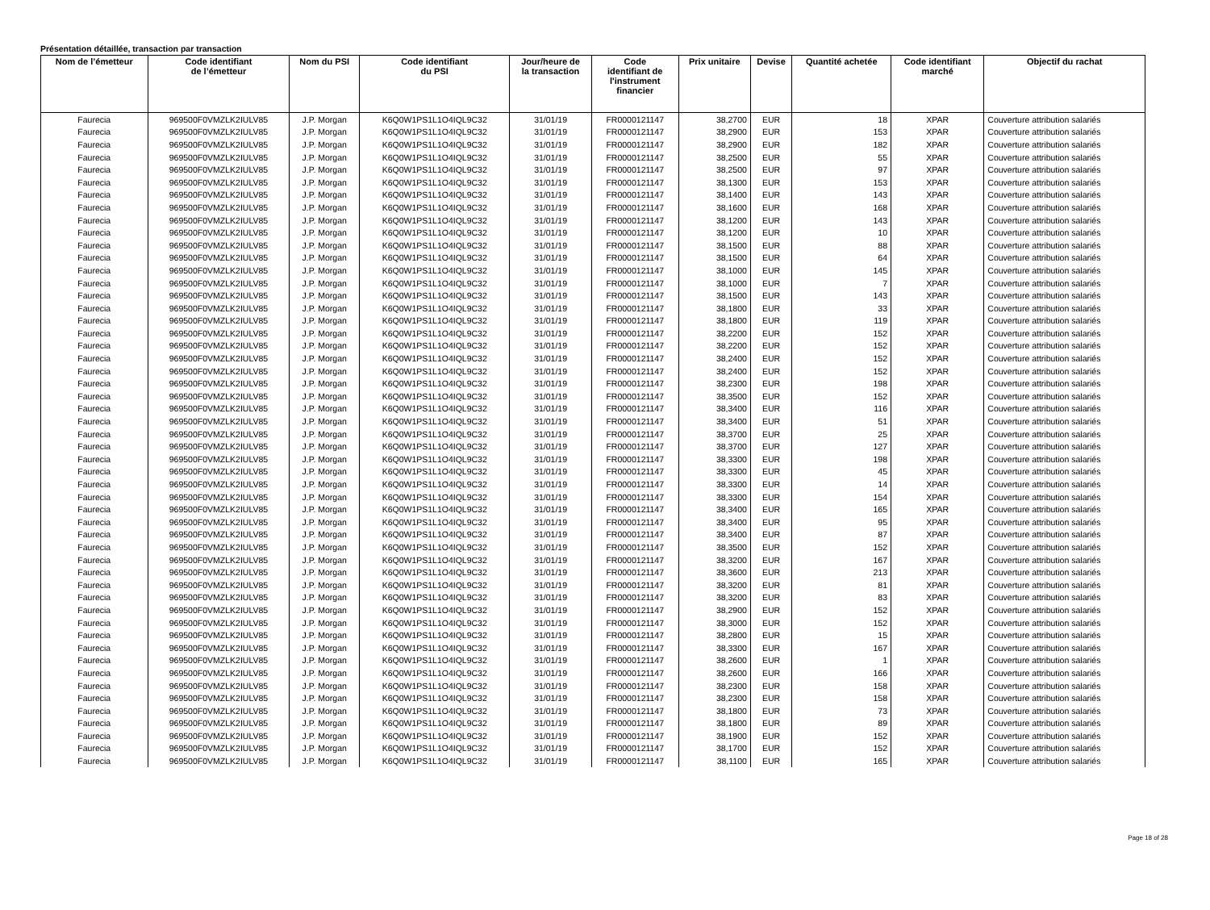Présentation détaillée, transaction par transaction
| Nom de l’émetteur | Code identifiant de l’émetteur | Nom du PSI | Code identifiant du PSI | Jour/heure de la transaction | Code identifiant de l'instrument financier | Prix unitaire | Devise | Quantité achetée | Code identifiant marché | Objectif du rachat |
| --- | --- | --- | --- | --- | --- | --- | --- | --- | --- | --- |
| Faurecia | 969500F0VMZLK2IULV85 | J.P. Morgan | K6Q0W1PS1L1O4IQL9C32 | 31/01/19 | FR0000121147 | 38,2700 | EUR | 18 | XPAR | Couverture attribution salariés |
| Faurecia | 969500F0VMZLK2IULV85 | J.P. Morgan | K6Q0W1PS1L1O4IQL9C32 | 31/01/19 | FR0000121147 | 38,2900 | EUR | 153 | XPAR | Couverture attribution salariés |
| Faurecia | 969500F0VMZLK2IULV85 | J.P. Morgan | K6Q0W1PS1L1O4IQL9C32 | 31/01/19 | FR0000121147 | 38,2900 | EUR | 182 | XPAR | Couverture attribution salariés |
| Faurecia | 969500F0VMZLK2IULV85 | J.P. Morgan | K6Q0W1PS1L1O4IQL9C32 | 31/01/19 | FR0000121147 | 38,2500 | EUR | 55 | XPAR | Couverture attribution salariés |
| Faurecia | 969500F0VMZLK2IULV85 | J.P. Morgan | K6Q0W1PS1L1O4IQL9C32 | 31/01/19 | FR0000121147 | 38,2500 | EUR | 97 | XPAR | Couverture attribution salariés |
| Faurecia | 969500F0VMZLK2IULV85 | J.P. Morgan | K6Q0W1PS1L1O4IQL9C32 | 31/01/19 | FR0000121147 | 38,1300 | EUR | 153 | XPAR | Couverture attribution salariés |
| Faurecia | 969500F0VMZLK2IULV85 | J.P. Morgan | K6Q0W1PS1L1O4IQL9C32 | 31/01/19 | FR0000121147 | 38,1400 | EUR | 143 | XPAR | Couverture attribution salariés |
| Faurecia | 969500F0VMZLK2IULV85 | J.P. Morgan | K6Q0W1PS1L1O4IQL9C32 | 31/01/19 | FR0000121147 | 38,1600 | EUR | 168 | XPAR | Couverture attribution salariés |
| Faurecia | 969500F0VMZLK2IULV85 | J.P. Morgan | K6Q0W1PS1L1O4IQL9C32 | 31/01/19 | FR0000121147 | 38,1200 | EUR | 143 | XPAR | Couverture attribution salariés |
| Faurecia | 969500F0VMZLK2IULV85 | J.P. Morgan | K6Q0W1PS1L1O4IQL9C32 | 31/01/19 | FR0000121147 | 38,1200 | EUR | 10 | XPAR | Couverture attribution salariés |
| Faurecia | 969500F0VMZLK2IULV85 | J.P. Morgan | K6Q0W1PS1L1O4IQL9C32 | 31/01/19 | FR0000121147 | 38,1500 | EUR | 88 | XPAR | Couverture attribution salariés |
| Faurecia | 969500F0VMZLK2IULV85 | J.P. Morgan | K6Q0W1PS1L1O4IQL9C32 | 31/01/19 | FR0000121147 | 38,1500 | EUR | 64 | XPAR | Couverture attribution salariés |
| Faurecia | 969500F0VMZLK2IULV85 | J.P. Morgan | K6Q0W1PS1L1O4IQL9C32 | 31/01/19 | FR0000121147 | 38,1000 | EUR | 145 | XPAR | Couverture attribution salariés |
| Faurecia | 969500F0VMZLK2IULV85 | J.P. Morgan | K6Q0W1PS1L1O4IQL9C32 | 31/01/19 | FR0000121147 | 38,1000 | EUR | 7 | XPAR | Couverture attribution salariés |
| Faurecia | 969500F0VMZLK2IULV85 | J.P. Morgan | K6Q0W1PS1L1O4IQL9C32 | 31/01/19 | FR0000121147 | 38,1500 | EUR | 143 | XPAR | Couverture attribution salariés |
| Faurecia | 969500F0VMZLK2IULV85 | J.P. Morgan | K6Q0W1PS1L1O4IQL9C32 | 31/01/19 | FR0000121147 | 38,1800 | EUR | 33 | XPAR | Couverture attribution salariés |
| Faurecia | 969500F0VMZLK2IULV85 | J.P. Morgan | K6Q0W1PS1L1O4IQL9C32 | 31/01/19 | FR0000121147 | 38,1800 | EUR | 119 | XPAR | Couverture attribution salariés |
| Faurecia | 969500F0VMZLK2IULV85 | J.P. Morgan | K6Q0W1PS1L1O4IQL9C32 | 31/01/19 | FR0000121147 | 38,2200 | EUR | 152 | XPAR | Couverture attribution salariés |
| Faurecia | 969500F0VMZLK2IULV85 | J.P. Morgan | K6Q0W1PS1L1O4IQL9C32 | 31/01/19 | FR0000121147 | 38,2200 | EUR | 152 | XPAR | Couverture attribution salariés |
| Faurecia | 969500F0VMZLK2IULV85 | J.P. Morgan | K6Q0W1PS1L1O4IQL9C32 | 31/01/19 | FR0000121147 | 38,2400 | EUR | 152 | XPAR | Couverture attribution salariés |
| Faurecia | 969500F0VMZLK2IULV85 | J.P. Morgan | K6Q0W1PS1L1O4IQL9C32 | 31/01/19 | FR0000121147 | 38,2400 | EUR | 152 | XPAR | Couverture attribution salariés |
| Faurecia | 969500F0VMZLK2IULV85 | J.P. Morgan | K6Q0W1PS1L1O4IQL9C32 | 31/01/19 | FR0000121147 | 38,2300 | EUR | 198 | XPAR | Couverture attribution salariés |
| Faurecia | 969500F0VMZLK2IULV85 | J.P. Morgan | K6Q0W1PS1L1O4IQL9C32 | 31/01/19 | FR0000121147 | 38,3500 | EUR | 152 | XPAR | Couverture attribution salariés |
| Faurecia | 969500F0VMZLK2IULV85 | J.P. Morgan | K6Q0W1PS1L1O4IQL9C32 | 31/01/19 | FR0000121147 | 38,3400 | EUR | 116 | XPAR | Couverture attribution salariés |
| Faurecia | 969500F0VMZLK2IULV85 | J.P. Morgan | K6Q0W1PS1L1O4IQL9C32 | 31/01/19 | FR0000121147 | 38,3400 | EUR | 51 | XPAR | Couverture attribution salariés |
| Faurecia | 969500F0VMZLK2IULV85 | J.P. Morgan | K6Q0W1PS1L1O4IQL9C32 | 31/01/19 | FR0000121147 | 38,3700 | EUR | 25 | XPAR | Couverture attribution salariés |
| Faurecia | 969500F0VMZLK2IULV85 | J.P. Morgan | K6Q0W1PS1L1O4IQL9C32 | 31/01/19 | FR0000121147 | 38,3700 | EUR | 127 | XPAR | Couverture attribution salariés |
| Faurecia | 969500F0VMZLK2IULV85 | J.P. Morgan | K6Q0W1PS1L1O4IQL9C32 | 31/01/19 | FR0000121147 | 38,3300 | EUR | 198 | XPAR | Couverture attribution salariés |
| Faurecia | 969500F0VMZLK2IULV85 | J.P. Morgan | K6Q0W1PS1L1O4IQL9C32 | 31/01/19 | FR0000121147 | 38,3300 | EUR | 45 | XPAR | Couverture attribution salariés |
| Faurecia | 969500F0VMZLK2IULV85 | J.P. Morgan | K6Q0W1PS1L1O4IQL9C32 | 31/01/19 | FR0000121147 | 38,3300 | EUR | 14 | XPAR | Couverture attribution salariés |
| Faurecia | 969500F0VMZLK2IULV85 | J.P. Morgan | K6Q0W1PS1L1O4IQL9C32 | 31/01/19 | FR0000121147 | 38,3300 | EUR | 154 | XPAR | Couverture attribution salariés |
| Faurecia | 969500F0VMZLK2IULV85 | J.P. Morgan | K6Q0W1PS1L1O4IQL9C32 | 31/01/19 | FR0000121147 | 38,3400 | EUR | 165 | XPAR | Couverture attribution salariés |
| Faurecia | 969500F0VMZLK2IULV85 | J.P. Morgan | K6Q0W1PS1L1O4IQL9C32 | 31/01/19 | FR0000121147 | 38,3400 | EUR | 95 | XPAR | Couverture attribution salariés |
| Faurecia | 969500F0VMZLK2IULV85 | J.P. Morgan | K6Q0W1PS1L1O4IQL9C32 | 31/01/19 | FR0000121147 | 38,3400 | EUR | 87 | XPAR | Couverture attribution salariés |
| Faurecia | 969500F0VMZLK2IULV85 | J.P. Morgan | K6Q0W1PS1L1O4IQL9C32 | 31/01/19 | FR0000121147 | 38,3500 | EUR | 152 | XPAR | Couverture attribution salariés |
| Faurecia | 969500F0VMZLK2IULV85 | J.P. Morgan | K6Q0W1PS1L1O4IQL9C32 | 31/01/19 | FR0000121147 | 38,3200 | EUR | 167 | XPAR | Couverture attribution salariés |
| Faurecia | 969500F0VMZLK2IULV85 | J.P. Morgan | K6Q0W1PS1L1O4IQL9C32 | 31/01/19 | FR0000121147 | 38,3600 | EUR | 213 | XPAR | Couverture attribution salariés |
| Faurecia | 969500F0VMZLK2IULV85 | J.P. Morgan | K6Q0W1PS1L1O4IQL9C32 | 31/01/19 | FR0000121147 | 38,3200 | EUR | 81 | XPAR | Couverture attribution salariés |
| Faurecia | 969500F0VMZLK2IULV85 | J.P. Morgan | K6Q0W1PS1L1O4IQL9C32 | 31/01/19 | FR0000121147 | 38,3200 | EUR | 83 | XPAR | Couverture attribution salariés |
| Faurecia | 969500F0VMZLK2IULV85 | J.P. Morgan | K6Q0W1PS1L1O4IQL9C32 | 31/01/19 | FR0000121147 | 38,2900 | EUR | 152 | XPAR | Couverture attribution salariés |
| Faurecia | 969500F0VMZLK2IULV85 | J.P. Morgan | K6Q0W1PS1L1O4IQL9C32 | 31/01/19 | FR0000121147 | 38,3000 | EUR | 152 | XPAR | Couverture attribution salariés |
| Faurecia | 969500F0VMZLK2IULV85 | J.P. Morgan | K6Q0W1PS1L1O4IQL9C32 | 31/01/19 | FR0000121147 | 38,2800 | EUR | 15 | XPAR | Couverture attribution salariés |
| Faurecia | 969500F0VMZLK2IULV85 | J.P. Morgan | K6Q0W1PS1L1O4IQL9C32 | 31/01/19 | FR0000121147 | 38,3300 | EUR | 167 | XPAR | Couverture attribution salariés |
| Faurecia | 969500F0VMZLK2IULV85 | J.P. Morgan | K6Q0W1PS1L1O4IQL9C32 | 31/01/19 | FR0000121147 | 38,2600 | EUR | 1 | XPAR | Couverture attribution salariés |
| Faurecia | 969500F0VMZLK2IULV85 | J.P. Morgan | K6Q0W1PS1L1O4IQL9C32 | 31/01/19 | FR0000121147 | 38,2600 | EUR | 166 | XPAR | Couverture attribution salariés |
| Faurecia | 969500F0VMZLK2IULV85 | J.P. Morgan | K6Q0W1PS1L1O4IQL9C32 | 31/01/19 | FR0000121147 | 38,2300 | EUR | 158 | XPAR | Couverture attribution salariés |
| Faurecia | 969500F0VMZLK2IULV85 | J.P. Morgan | K6Q0W1PS1L1O4IQL9C32 | 31/01/19 | FR0000121147 | 38,2300 | EUR | 158 | XPAR | Couverture attribution salariés |
| Faurecia | 969500F0VMZLK2IULV85 | J.P. Morgan | K6Q0W1PS1L1O4IQL9C32 | 31/01/19 | FR0000121147 | 38,1800 | EUR | 73 | XPAR | Couverture attribution salariés |
| Faurecia | 969500F0VMZLK2IULV85 | J.P. Morgan | K6Q0W1PS1L1O4IQL9C32 | 31/01/19 | FR0000121147 | 38,1800 | EUR | 89 | XPAR | Couverture attribution salariés |
| Faurecia | 969500F0VMZLK2IULV85 | J.P. Morgan | K6Q0W1PS1L1O4IQL9C32 | 31/01/19 | FR0000121147 | 38,1900 | EUR | 152 | XPAR | Couverture attribution salariés |
| Faurecia | 969500F0VMZLK2IULV85 | J.P. Morgan | K6Q0W1PS1L1O4IQL9C32 | 31/01/19 | FR0000121147 | 38,1700 | EUR | 152 | XPAR | Couverture attribution salariés |
| Faurecia | 969500F0VMZLK2IULV85 | J.P. Morgan | K6Q0W1PS1L1O4IQL9C32 | 31/01/19 | FR0000121147 | 38,1100 | EUR | 165 | XPAR | Couverture attribution salariés |
Page 18 of 28